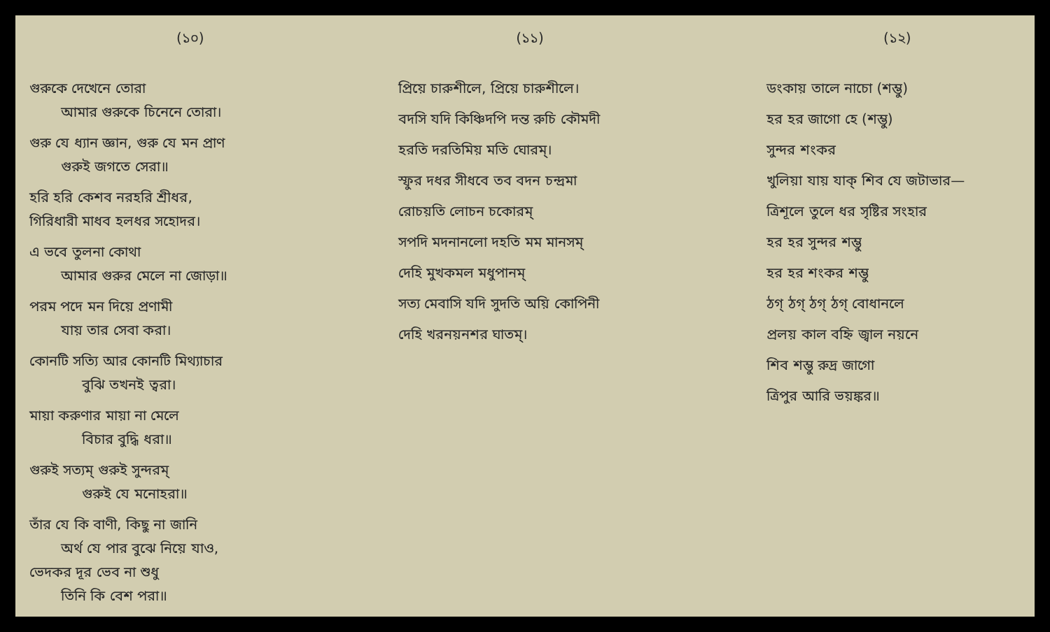(১০)
গুরুকে দেখেনে তোরা
আমার গুরুকে চিনেনে তোরা।
গুরু যে ধ্যান জ্ঞান, গুরু যে মন প্রাণ
গুরুই জগতে সেরা॥
হরি হরি কেশব নরহরি শ্রীধর,
গিরিধারী মাধব হলধর সহোদর।
এ ভবে তুলনা কোথা
আমার গুরুর মেলে না জোড়া॥
পরম পদে মন দিয়ে প্রণামী
যায় তার সেবা করা।
কোনটি সত্যি আর কোনটি মিথ্যাচার
বুঝি তখনই ত্বরা।
মায়া করুণার মায়া না মেলে
বিচার বুদ্ধি ধরা॥
গুরুই সত্যম্ গুরুই সুন্দরম্
গুরুই যে মনোহরা॥
তাঁর যে কি বাণী, কিছু না জানি
অর্থ যে পার বুঝে নিয়ে যাও,
ভেদকর দূর ভেব না শুধু
তিনি কি বেশ পরা॥
(১১)
প্রিয়ে চারুশীলে, প্রিয়ে চারুশীলে।
বদসি যদি কিঞ্চিদপি দন্ত রুচি কৌমদী
হরতি দরতিমিয় মতি ঘোরম্।
স্ফুর দধর সীধবে তব বদন চন্দ্রমা
রোচয়তি লোচন চকোরম্
সপদি মদনানলো দহতি মম মানসম্
দেহি মুখকমল মধুপানম্
সত্য মেবাসি যদি সুদতি অয়ি কোপিনী
দেহি খরনয়নশর ঘাতম্।
(১২)
ডংকায় তালে নাচো (শম্ভু)
হর হর জাগো হে (শম্ভু)
সুন্দর শংকর
খুলিয়া যায় যাক্ শিব যে জটাভার—
ত্রিশূলে তুলে ধর সৃষ্টির সংহার
হর হর সুন্দর শম্ভু
হর হর শংকর শম্ভু
ঠগ্ ঠগ্ ঠগ্ ঠগ্ বোধানলে
প্রলয় কাল বহ্নি জ্বাল নয়নে
শিব শম্ভু রুদ্র জাগো
ত্রিপুর আরি ভয়ঙ্কর॥